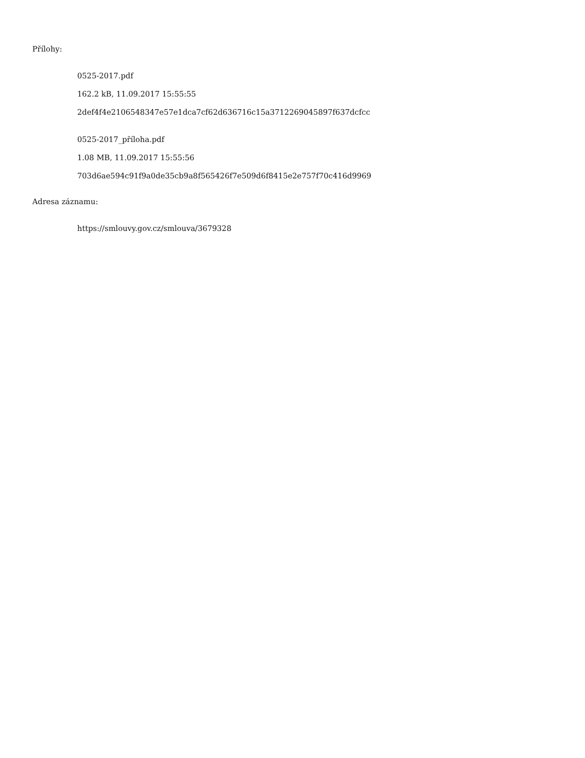Přílohy:
0525-2017.pdf
162.2 kB, 11.09.2017 15:55:55
2def4f4e2106548347e57e1dca7cf62d636716c15a3712269045897f637dcfcc
0525-2017_příloha.pdf
1.08 MB, 11.09.2017 15:55:56
703d6ae594c91f9a0de35cb9a8f565426f7e509d6f8415e2e757f70c416d9969
Adresa záznamu:
https://smlouvy.gov.cz/smlouva/3679328